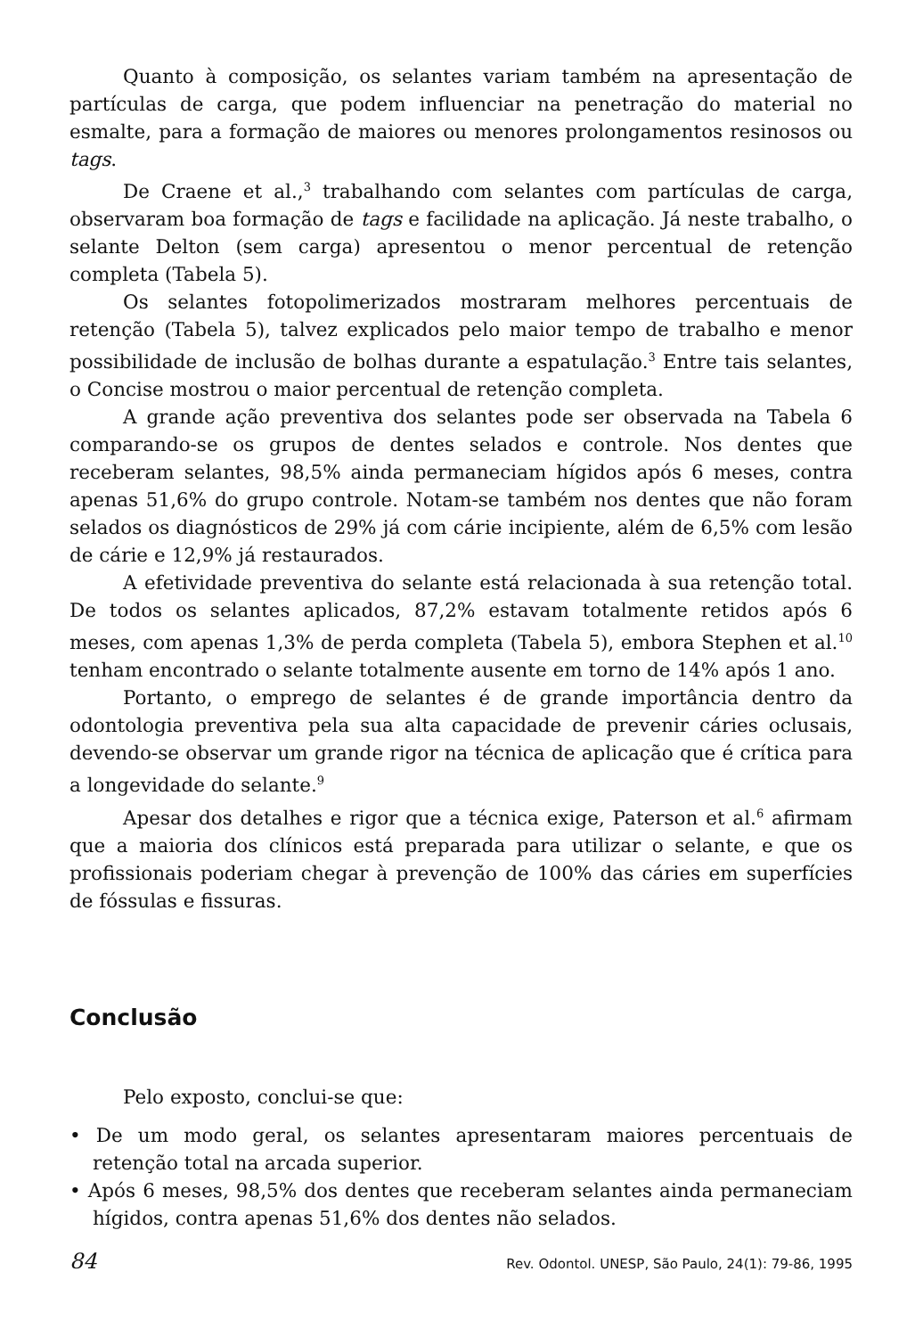Quanto à composição, os selantes variam também na apresentação de partículas de carga, que podem influenciar na penetração do material no esmalte, para a formação de maiores ou menores prolongamentos resinosos ou tags.
De Craene et al.,<sup>3</sup> trabalhando com selantes com partículas de carga, observaram boa formação de tags e facilidade na aplicação. Já neste trabalho, o selante Delton (sem carga) apresentou o menor percentual de retenção completa (Tabela 5).
Os selantes fotopolimerizados mostraram melhores percentuais de retenção (Tabela 5), talvez explicados pelo maior tempo de trabalho e menor possibilidade de inclusão de bolhas durante a espatulação.<sup>3</sup> Entre tais selantes, o Concise mostrou o maior percentual de retenção completa.
A grande ação preventiva dos selantes pode ser observada na Tabela 6 comparando-se os grupos de dentes selados e controle. Nos dentes que receberam selantes, 98,5% ainda permaneciam hígidos após 6 meses, contra apenas 51,6% do grupo controle. Notam-se também nos dentes que não foram selados os diagnósticos de 29% já com cárie incipiente, além de 6,5% com lesão de cárie e 12,9% já restaurados.
A efetividade preventiva do selante está relacionada à sua retenção total. De todos os selantes aplicados, 87,2% estavam totalmente retidos após 6 meses, com apenas 1,3% de perda completa (Tabela 5), embora Stephen et al.<sup>10</sup> tenham encontrado o selante totalmente ausente em torno de 14% após 1 ano.
Portanto, o emprego de selantes é de grande importância dentro da odontologia preventiva pela sua alta capacidade de prevenir cáries oclusais, devendo-se observar um grande rigor na técnica de aplicação que é crítica para a longevidade do selante.<sup>9</sup>
Apesar dos detalhes e rigor que a técnica exige, Paterson et al.<sup>6</sup> afirmam que a maioria dos clínicos está preparada para utilizar o selante, e que os profissionais poderiam chegar à prevenção de 100% das cáries em superfícies de fóssulas e fissuras.
Conclusão
Pelo exposto, conclui-se que:
• De um modo geral, os selantes apresentaram maiores percentuais de retenção total na arcada superior.
• Após 6 meses, 98,5% dos dentes que receberam selantes ainda permaneciam hígidos, contra apenas 51,6% dos dentes não selados.
84 Rev. Odontol. UNESP, São Paulo, 24(1): 79-86, 1995